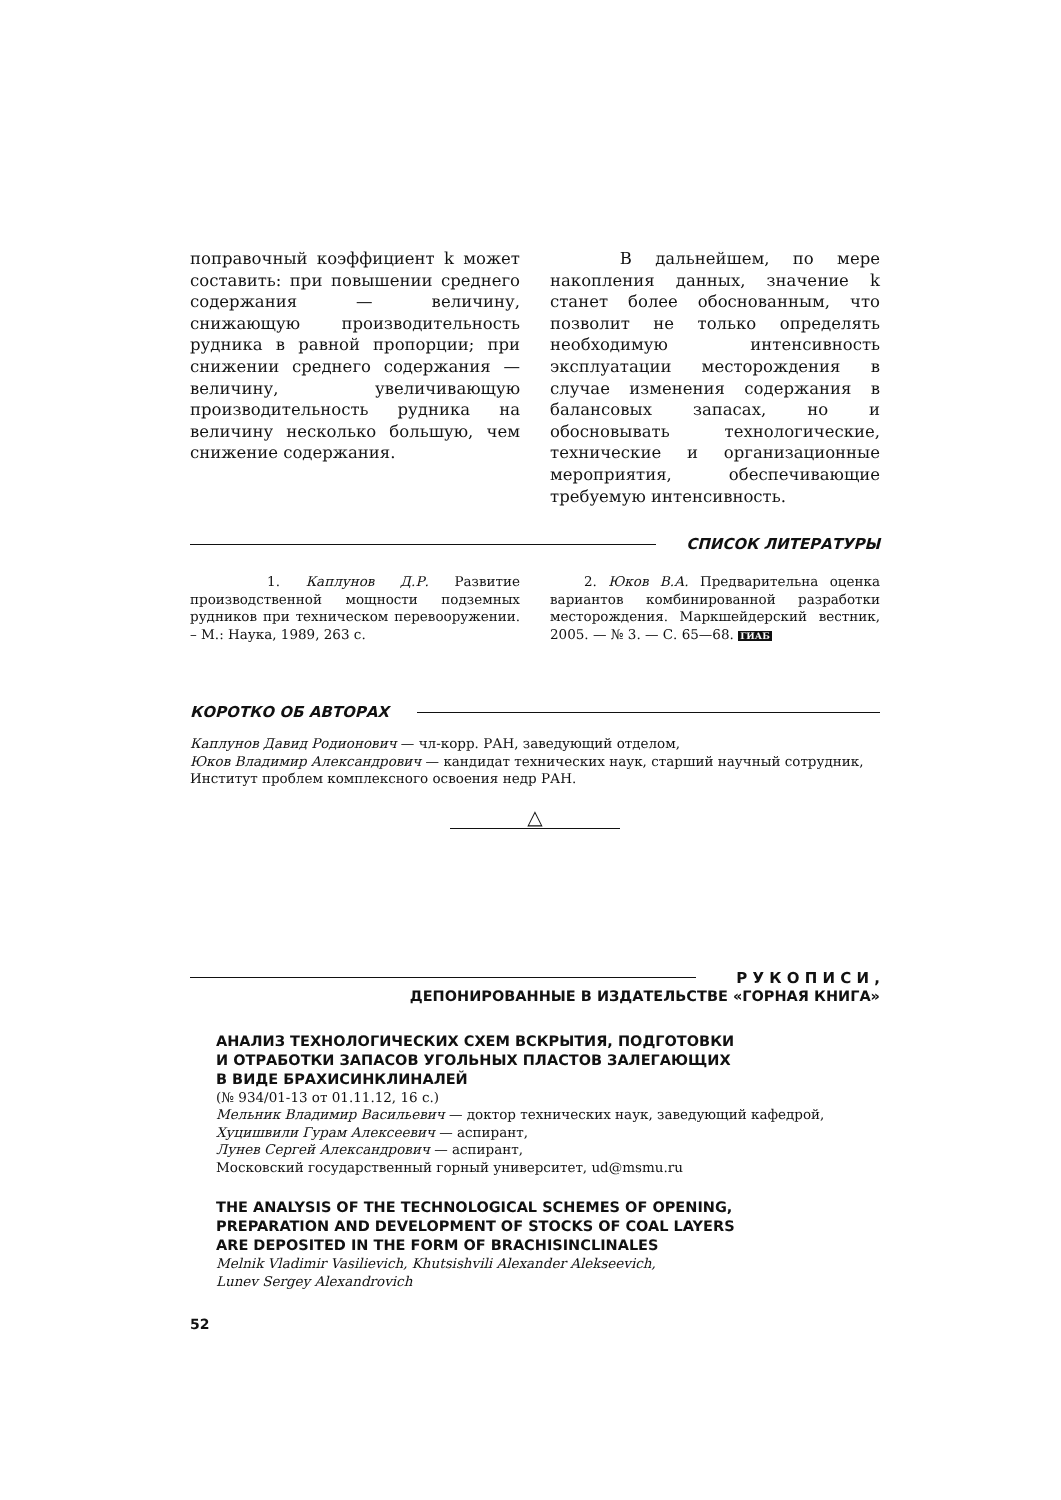поправочный коэффициент k может составить: при повышении среднего содержания — величину, снижающую производительность рудника в равной пропорции; при снижении среднего содержания — величину, увеличивающую производительность рудника на величину несколько большую, чем снижение содержания.
В дальнейшем, по мере накопления данных, значение k станет более обоснованным, что позволит не только определять необходимую интенсивность эксплуатации месторождения в случае изменения содержания в балансовых запасах, но и обосновывать технологические, технические и организационные мероприятия, обеспечивающие требуемую интенсивность.
СПИСОК ЛИТЕРАТУРЫ
1. Каплунов Д.Р. Развитие производственной мощности подземных рудников при техническом перевооружении. – М.: Наука, 1989, 263 с.
2. Юков В.А. Предварительна оценка вариантов комбинированной разработки месторождения. Маркшейдерский вестник, 2005. — № 3. — С. 65—68. ГИАБ
КОРОТКО ОБ АВТОРАХ
Каплунов Давид Родионович — чл-корр. РАН, заведующий отделом,
Юков Владимир Александрович — кандидат технических наук, старший научный сотрудник,
Институт проблем комплексного освоения недр РАН.
△
Р У К О П И С И ,
ДЕПОНИРОВАННЫЕ В ИЗДАТЕЛЬСТВЕ «ГОРНАЯ КНИГА»
АНАЛИЗ ТЕХНОЛОГИЧЕСКИХ СХЕМ ВСКРЫТИЯ, ПОДГОТОВКИ
И ОТРАБОТКИ ЗАПАСОВ УГОЛЬНЫХ ПЛАСТОВ ЗАЛЕГАЮЩИХ
В ВИДЕ БРАХИСИНКЛИНАЛЕЙ
(№ 934/01-13 от 01.11.12, 16 с.)
Мельник Владимир Васильевич — доктор технических наук, заведующий кафедрой,
Хуцишвили Гурам Алексеевич — аспирант,
Лунев Сергей Александрович — аспирант,
Московский государственный горный университет, ud@msmu.ru
THE ANALYSIS OF THE TECHNOLOGICAL SCHEMES OF OPENING,
PREPARATION AND DEVELOPMENT OF STOCKS OF COAL LAYERS
ARE DEPOSITED IN THE FORM OF BRACHISINCLINALES
Melnik Vladimir Vasilievich, Khutsishvili Alexander Alekseevich,
Lunev Sergey Alexandrovich
52